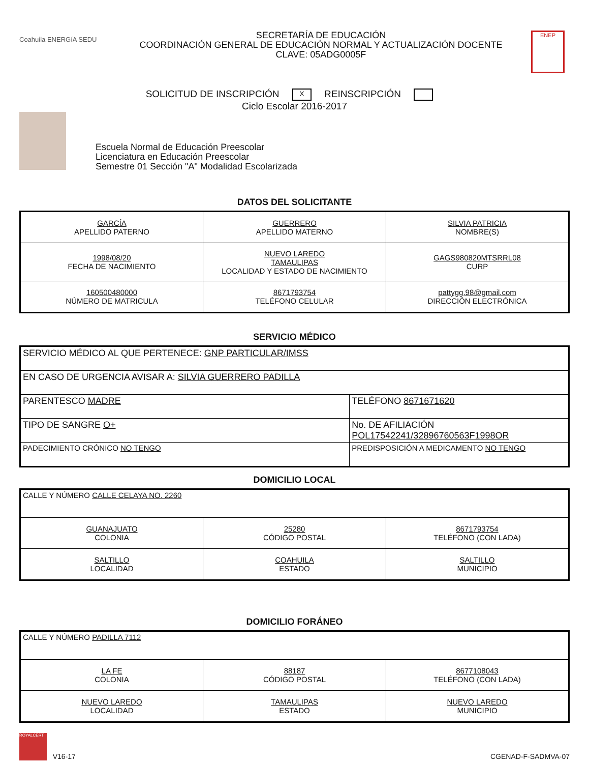Coahuila ENERGíA SEDU
SECRETARÍA DE EDUCACIÓN
COORDINACIÓN GENERAL DE EDUCACIÓN NORMAL Y ACTUALIZACIÓN DOCENTE
CLAVE: 05ADG0005F
ENEP
SOLICITUD DE INSCRIPCIÓN X REINSCRIPCIÓN
Ciclo Escolar 2016-2017
Escuela Normal de Educación Preescolar
Licenciatura en Educación Preescolar
Semestre 01 Sección "A" Modalidad Escolarizada
DATOS DEL SOLICITANTE
| GARCÍA APELLIDO PATERNO | GUERRERO APELLIDO MATERNO | SILVIA PATRICIA NOMBRE(S) |
| 1998/08/20 FECHA DE NACIMIENTO | NUEVO LAREDO TAMAULIPAS LOCALIDAD Y ESTADO DE NACIMIENTO | GAGS980820MTSRRL08 CURP |
| 160500480000 NÚMERO DE MATRICULA | 8671793754 TELÉFONO CELULAR | pattygg.98@gmail.com DIRECCIÓN ELECTRÓNICA |
SERVICIO MÉDICO
| SERVICIO MÉDICO AL QUE PERTENECE: GNP PARTICULAR/IMSS | |
| EN CASO DE URGENCIA AVISAR A: SILVIA GUERRERO PADILLA | |
| PARENTESCO MADRE | TELÉFONO 8671671620 |
| TIPO DE SANGRE O+ | No. DE AFILIACIÓN POL17542241/32896760563F1998OR |
| PADECIMIENTO CRÓNICO NO TENGO | PREDISPOSICIÓN A MEDICAMENTO NO TENGO |
DOMICILIO LOCAL
| CALLE Y NÚMERO CALLE CELAYA NO. 2260 | | |
| GUANAJUATO COLONIA | 25280 CÓDIGO POSTAL | 8671793754 TELÉFONO (CON LADA) |
| SALTILLO LOCALIDAD | COAHUILA ESTADO | SALTILLO MUNICIPIO |
DOMICILIO FORÁNEO
| CALLE Y NÚMERO PADILLA 7112 | | |
| LA FE COLONIA | 88187 CÓDIGO POSTAL | 8677108043 TELÉFONO (CON LADA) |
| NUEVO LAREDO LOCALIDAD | TAMAULIPAS ESTADO | NUEVO LAREDO MUNICIPIO |
ROYALCERT V16-17
CGENAD-F-SADMVA-07